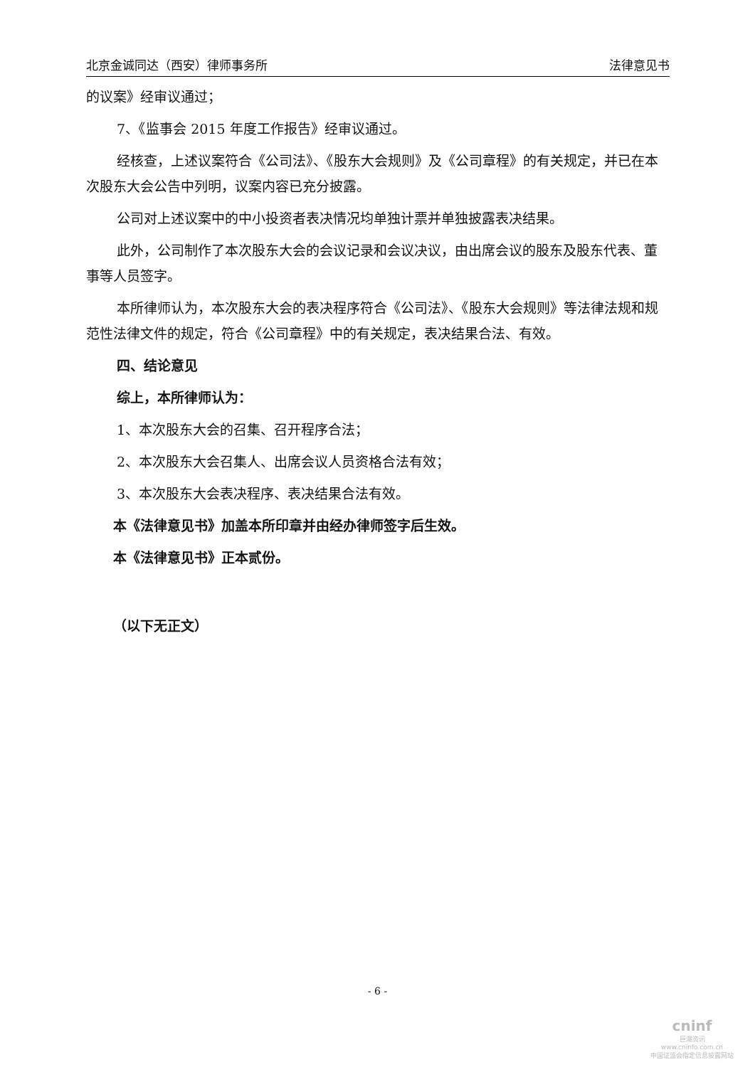北京金诚同达（西安）律师事务所 法律意见书
的议案》经审议通过；
7、《监事会 2015 年度工作报告》经审议通过。
经核查，上述议案符合《公司法》、《股东大会规则》及《公司章程》的有关规定，并已在本次股东大会公告中列明，议案内容已充分披露。
公司对上述议案中的中小投资者表决情况均单独计票并单独披露表决结果。
此外，公司制作了本次股东大会的会议记录和会议决议，由出席会议的股东及股东代表、董事等人员签字。
本所律师认为，本次股东大会的表决程序符合《公司法》、《股东大会规则》等法律法规和规范性法律文件的规定，符合《公司章程》中的有关规定，表决结果合法、有效。
四、结论意见
综上，本所律师认为：
1、本次股东大会的召集、召开程序合法；
2、本次股东大会召集人、出席会议人员资格合法有效；
3、本次股东大会表决程序、表决结果合法有效。
本《法律意见书》加盖本所印章并由经办律师签字后生效。
本《法律意见书》正本贰份。
（以下无正文）
- 6 -
cninf
巨潮资讯
www.cninfo.com.cn
中国证监会指定信息披露网站